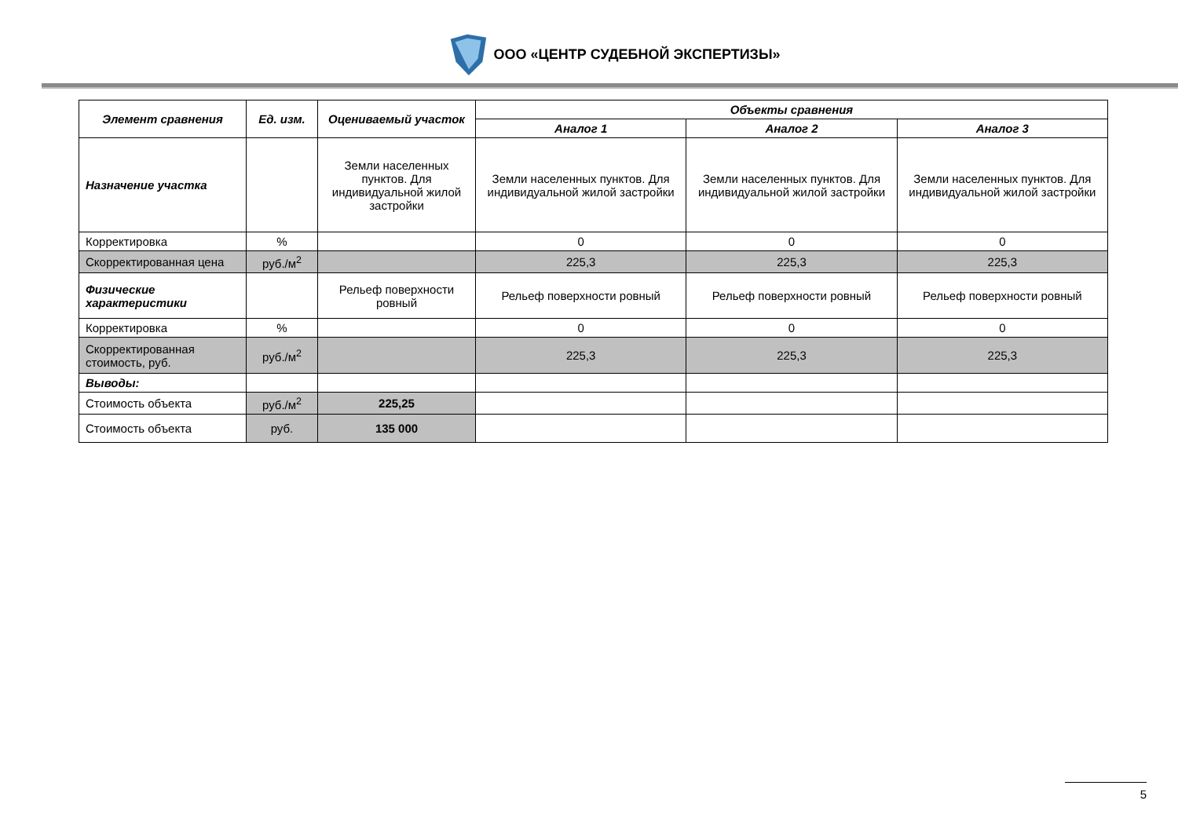ООО «ЦЕНТР СУДЕБНОЙ ЭКСПЕРТИЗЫ»
| Элемент сравнения | Ед. изм. | Оцениваемый участок | Объекты сравнения | | |
| --- | --- | --- | --- | --- | --- |
| | | | Аналог 1 | Аналог 2 | Аналог 3 |
| Назначение участка | | Земли населенных пунктов. Для индивидуальной жилой застройки | Земли населенных пунктов. Для индивидуальной жилой застройки | Земли населенных пунктов. Для индивидуальной жилой застройки | Земли населенных пунктов. Для индивидуальной жилой застройки |
| Корректировка | % | | 0 | 0 | 0 |
| Скорректированная цена | руб./м<sup>2</sup> | | 225,3 | 225,3 | 225,3 |
| Физические характеристики | | Рельеф поверхности ровный | Рельеф поверхности ровный | Рельеф поверхности ровный | Рельеф поверхности ровный |
| Корректировка | % | | 0 | 0 | 0 |
| Скорректированная стоимость, руб. | руб./м<sup>2</sup> | | 225,3 | 225,3 | 225,3 |
| Выводы: | | | | | |
| Стоимость объекта | руб./м<sup>2</sup> | 225,25 | | | |
| Стоимость объекта | руб. | 135 000 | | | |
5